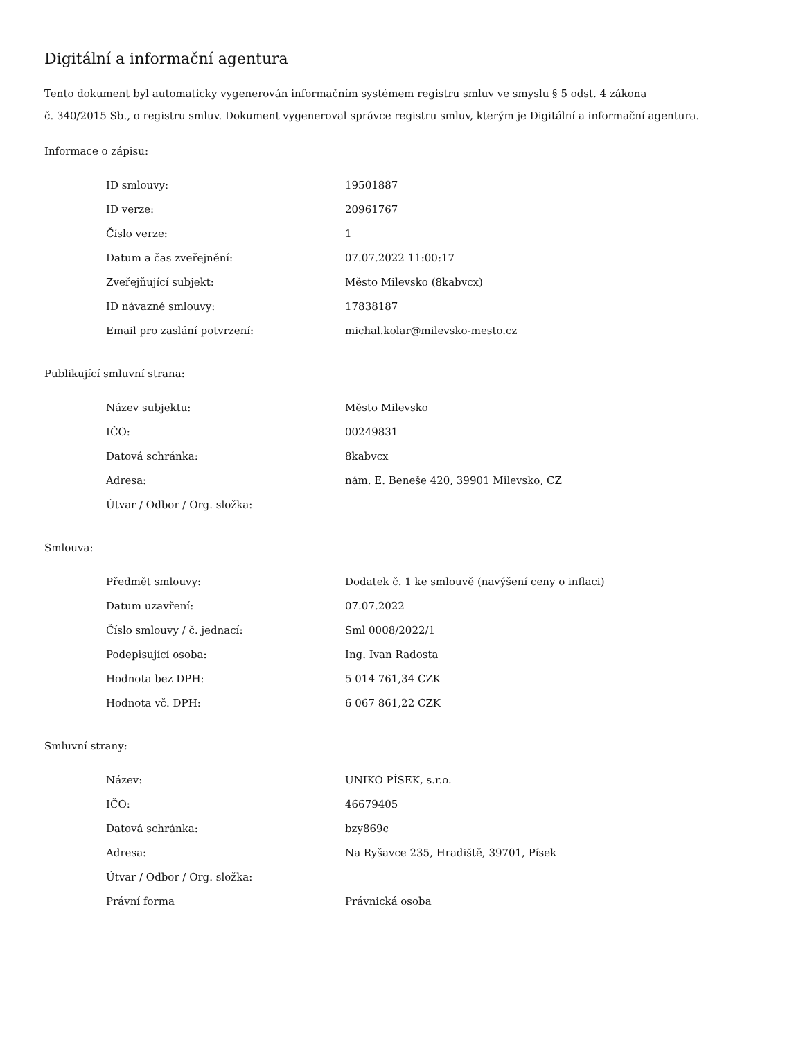Digitální a informační agentura
Tento dokument byl automaticky vygenerován informačním systémem registru smluv ve smyslu § 5 odst. 4 zákona
č. 340/2015 Sb., o registru smluv. Dokument vygeneroval správce registru smluv, kterým je Digitální a informační agentura.
Informace o zápisu:
| ID smlouvy: | 19501887 |
| ID verze: | 20961767 |
| Číslo verze: | 1 |
| Datum a čas zveřejnění: | 07.07.2022 11:00:17 |
| Zveřejňující subjekt: | Město Milevsko (8kabvcx) |
| ID návazné smlouvy: | 17838187 |
| Email pro zaslání potvrzení: | michal.kolar@milevsko-mesto.cz |
Publikující smluvní strana:
| Název subjektu: | Město Milevsko |
| IČO: | 00249831 |
| Datová schránka: | 8kabvcx |
| Adresa: | nám. E. Beneše 420, 39901 Milevsko, CZ |
| Útvar / Odbor / Org. složka: | |
Smlouva:
| Předmět smlouvy: | Dodatek č. 1 ke smlouvě (navýšení ceny o inflaci) |
| Datum uzavření: | 07.07.2022 |
| Číslo smlouvy / č. jednací: | Sml 0008/2022/1 |
| Podepisující osoba: | Ing. Ivan Radosta |
| Hodnota bez DPH: | 5 014 761,34 CZK |
| Hodnota vč. DPH: | 6 067 861,22 CZK |
Smluvní strany:
| Název: | UNIKO PÍSEK, s.r.o. |
| IČO: | 46679405 |
| Datová schránka: | bzy869c |
| Adresa: | Na Ryšavce 235, Hradiště, 39701, Písek |
| Útvar / Odbor / Org. složka: | |
| Právní forma | Právnická osoba |